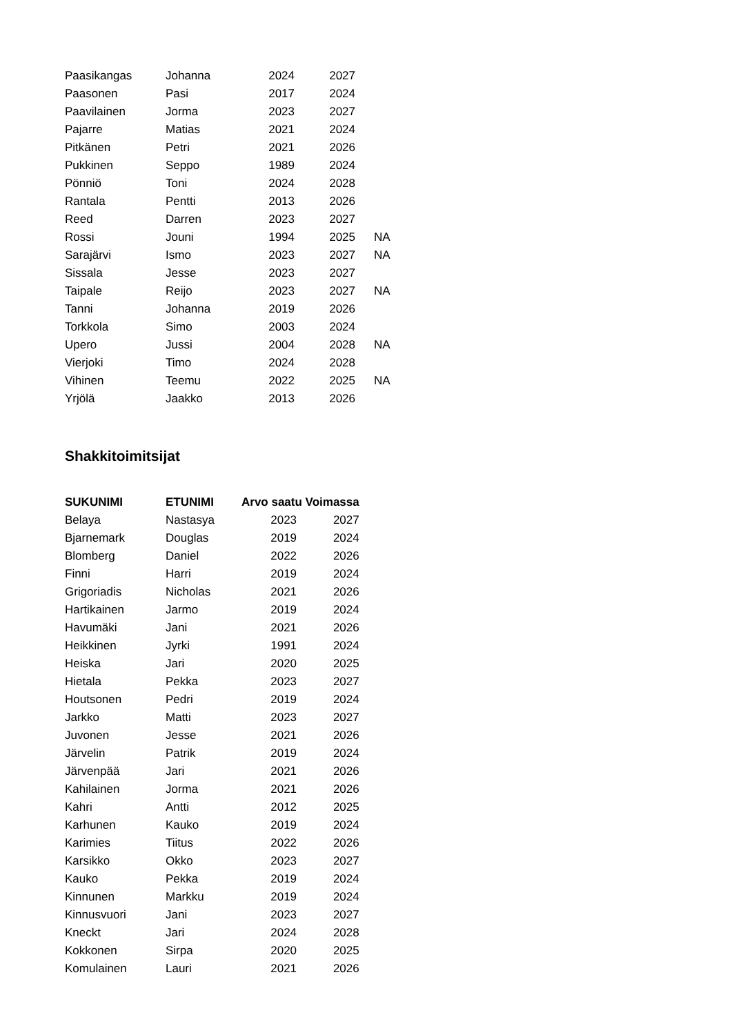| Paasikangas | Johanna | 2024 | 2027 | |
| Paasonen | Pasi | 2017 | 2024 | |
| Paavilainen | Jorma | 2023 | 2027 | |
| Pajarre | Matias | 2021 | 2024 | |
| Pitkänen | Petri | 2021 | 2026 | |
| Pukkinen | Seppo | 1989 | 2024 | |
| Pönniö | Toni | 2024 | 2028 | |
| Rantala | Pentti | 2013 | 2026 | |
| Reed | Darren | 2023 | 2027 | |
| Rossi | Jouni | 1994 | 2025 | NA |
| Sarajärvi | Ismo | 2023 | 2027 | NA |
| Sissala | Jesse | 2023 | 2027 | |
| Taipale | Reijo | 2023 | 2027 | NA |
| Tanni | Johanna | 2019 | 2026 | |
| Torkkola | Simo | 2003 | 2024 | |
| Upero | Jussi | 2004 | 2028 | NA |
| Vierjoki | Timo | 2024 | 2028 | |
| Vihinen | Teemu | 2022 | 2025 | NA |
| Yrjölä | Jaakko | 2013 | 2026 | |
Shakkitoimitsijat
| SUKUNIMI | ETUNIMI | Arvo saatu Voimassa | |
| --- | --- | --- | --- |
| Belaya | Nastasya | 2023 | 2027 |
| Bjarnemark | Douglas | 2019 | 2024 |
| Blomberg | Daniel | 2022 | 2026 |
| Finni | Harri | 2019 | 2024 |
| Grigoriadis | Nicholas | 2021 | 2026 |
| Hartikainen | Jarmo | 2019 | 2024 |
| Havumäki | Jani | 2021 | 2026 |
| Heikkinen | Jyrki | 1991 | 2024 |
| Heiska | Jari | 2020 | 2025 |
| Hietala | Pekka | 2023 | 2027 |
| Houtsonen | Pedri | 2019 | 2024 |
| Jarkko | Matti | 2023 | 2027 |
| Juvonen | Jesse | 2021 | 2026 |
| Järvelin | Patrik | 2019 | 2024 |
| Järvenpää | Jari | 2021 | 2026 |
| Kahilainen | Jorma | 2021 | 2026 |
| Kahri | Antti | 2012 | 2025 |
| Karhunen | Kauko | 2019 | 2024 |
| Karimies | Tiitus | 2022 | 2026 |
| Karsikko | Okko | 2023 | 2027 |
| Kauko | Pekka | 2019 | 2024 |
| Kinnunen | Markku | 2019 | 2024 |
| Kinnusvuori | Jani | 2023 | 2027 |
| Kneckt | Jari | 2024 | 2028 |
| Kokkonen | Sirpa | 2020 | 2025 |
| Komulainen | Lauri | 2021 | 2026 |